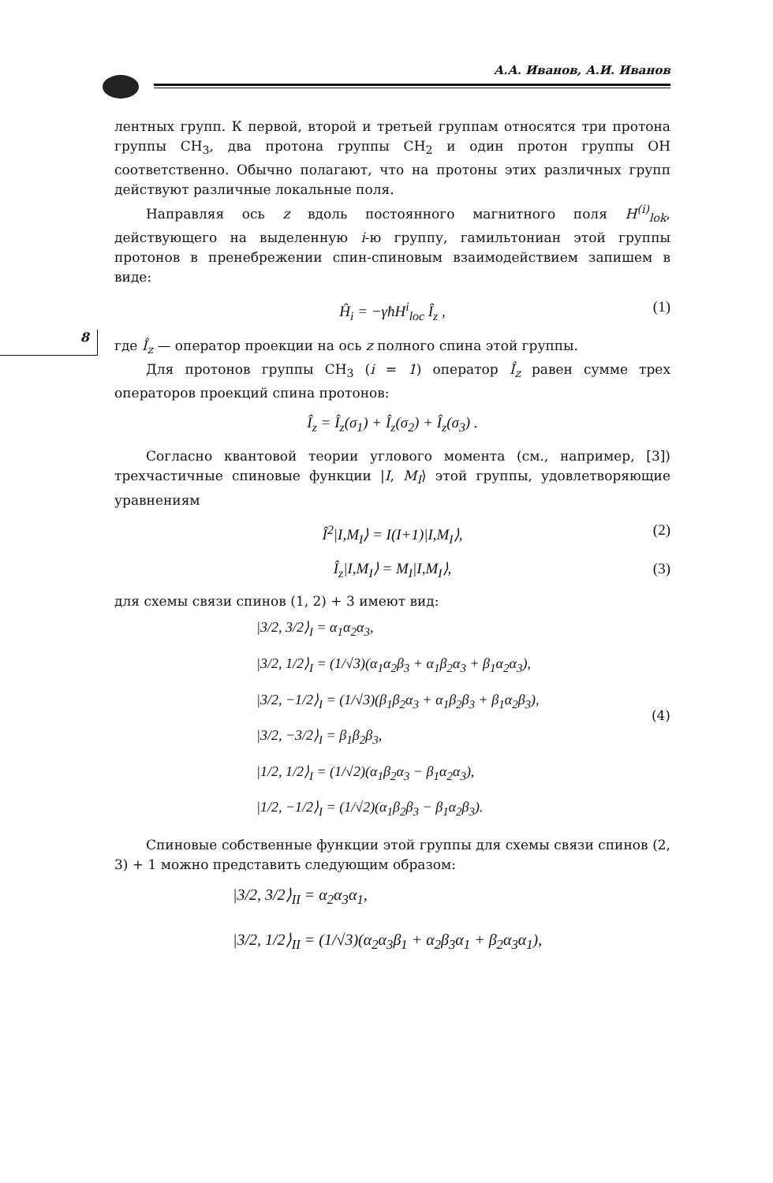А.А. Иванов, А.И. Иванов
8
лентных групп. К первой, второй и третьей группам относятся три протона группы CH<sub>3</sub>, два протона группы CH<sub>2</sub> и один протон группы OH соответственно. Обычно полагают, что на протоны этих различных групп действуют различные локальные поля.
Направляя ось z вдоль постоянного магнитного поля H<sup>(i)</sup><sub>lok</sub>, действующего на выделенную i-ю группу, гамильтониан этой группы протонов в пренебрежении спин-спиновым взаимодействием запишем в виде:
Ĥ<sub>i</sub> = −γħH<sup>i</sup><sub>loc</sub> Î<sub>z</sub> , (1)
где Î<sub>z</sub> — оператор проекции на ось z полного спина этой группы.
Для протонов группы CH<sub>3</sub> (i = 1) оператор Î<sub>z</sub> равен сумме трех операторов проекций спина протонов:
Î<sub>z</sub> = Î<sub>z</sub>(σ<sub>1</sub>) + Î<sub>z</sub>(σ<sub>2</sub>) + Î<sub>z</sub>(σ<sub>3</sub>) .
Согласно квантовой теории углового момента (см., например, [3]) трехчастичные спиновые функции |I, M<sub>I</sub>⟩ этой группы, удовлетворяющие уравнениям
Î<sup>2</sup>|I,M<sub>I</sub>⟩ = I(I+1)|I,M<sub>I</sub>⟩, (2)
Î<sub>z</sub>|I,M<sub>I</sub>⟩ = M<sub>I</sub>|I,M<sub>I</sub>⟩, (3)
для схемы связи спинов (1, 2) + 3 имеют вид:
(4)
|3/2, 3/2⟩<sub>I</sub> = α<sub>1</sub>α<sub>2</sub>α<sub>3</sub>,
|3/2, 1/2⟩<sub>I</sub> = (1/√3)(α<sub>1</sub>α<sub>2</sub>β<sub>3</sub> + α<sub>1</sub>β<sub>2</sub>α<sub>3</sub> + β<sub>1</sub>α<sub>2</sub>α<sub>3</sub>),
|3/2, −1/2⟩<sub>I</sub> = (1/√3)(β<sub>1</sub>β<sub>2</sub>α<sub>3</sub> + α<sub>1</sub>β<sub>2</sub>β<sub>3</sub> + β<sub>1</sub>α<sub>2</sub>β<sub>3</sub>),
|3/2, −3/2⟩<sub>I</sub> = β<sub>1</sub>β<sub>2</sub>β<sub>3</sub>,
|1/2, 1/2⟩<sub>I</sub> = (1/√2)(α<sub>1</sub>β<sub>2</sub>α<sub>3</sub> − β<sub>1</sub>α<sub>2</sub>α<sub>3</sub>),
|1/2, −1/2⟩<sub>I</sub> = (1/√2)(α<sub>1</sub>β<sub>2</sub>β<sub>3</sub> − β<sub>1</sub>α<sub>2</sub>β<sub>3</sub>).
Спиновые собственные функции этой группы для схемы связи спинов (2, 3) + 1 можно представить следующим образом:
|3/2, 3/2⟩<sub>II</sub> = α<sub>2</sub>α<sub>3</sub>α<sub>1</sub>,
|3/2, 1/2⟩<sub>II</sub> = (1/√3)(α<sub>2</sub>α<sub>3</sub>β<sub>1</sub> + α<sub>2</sub>β<sub>3</sub>α<sub>1</sub> + β<sub>2</sub>α<sub>3</sub>α<sub>1</sub>),